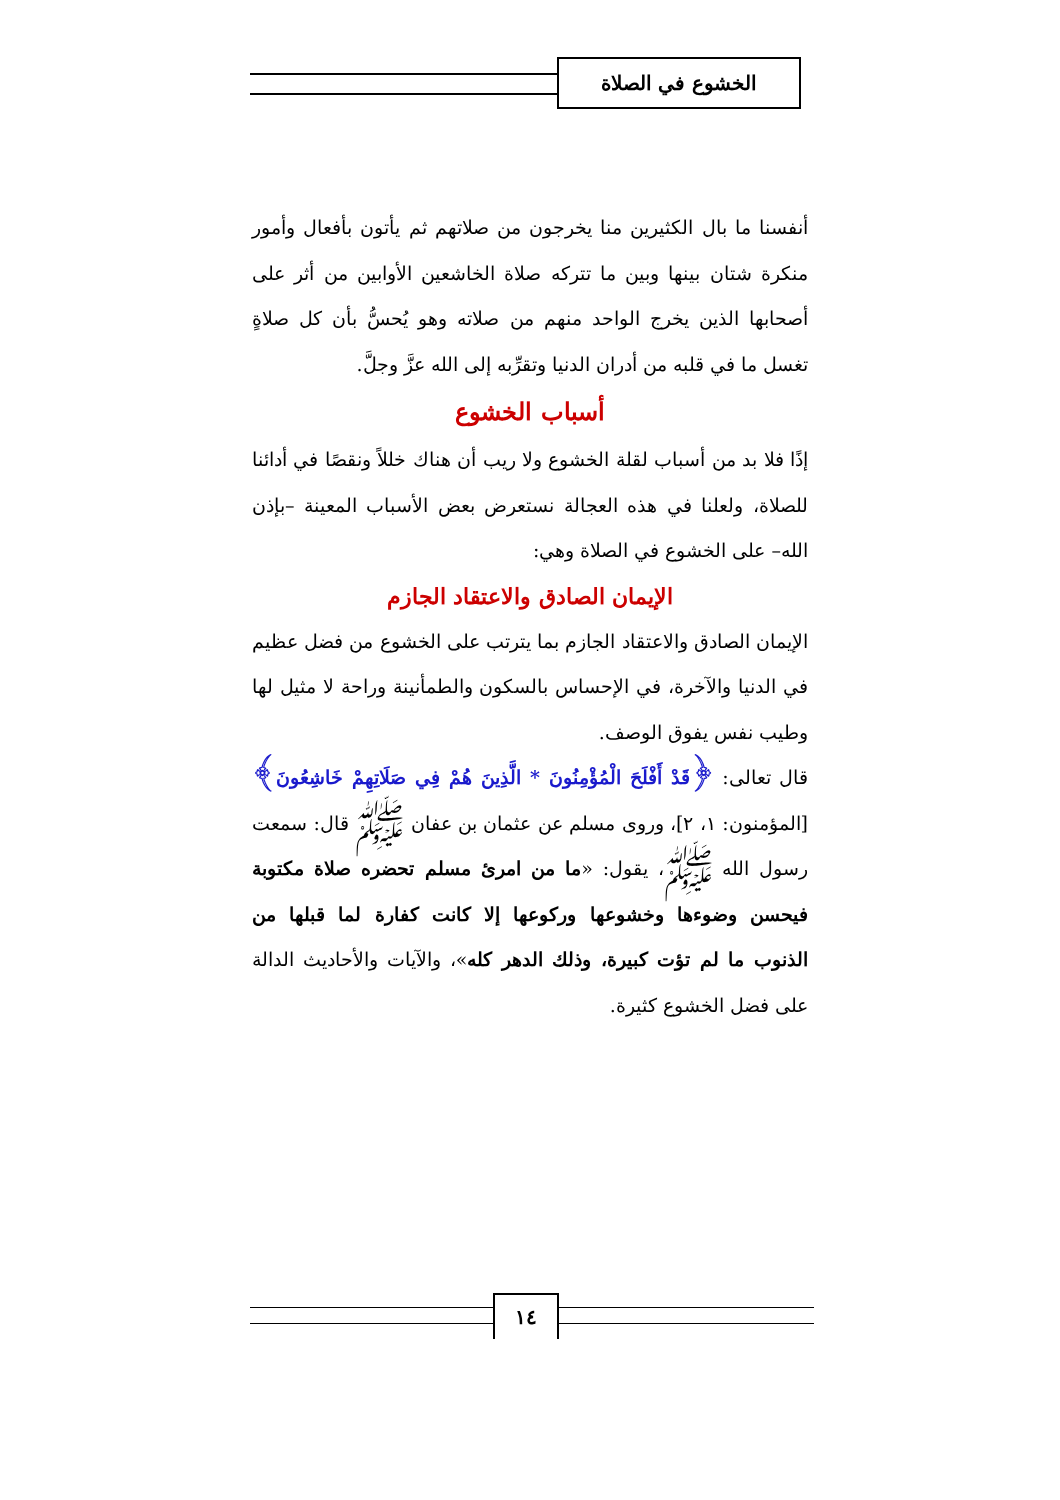الخشوع في الصلاة
أنفسنا ما بال الكثيرين منا يخرجون من صلاتهم ثم يأتون بأفعال وأمور منكرة شتان بينها وبين ما تتركه صلاة الخاشعين الأوابين من أثر على أصحابها الذين يخرج الواحد منهم من صلاته وهو يُحسُّ بأن كل صلاةٍ تغسل ما في قلبه من أدران الدنيا وتقرِّبه إلى الله عزَّ وجلَّ.
أسباب الخشوع
إذًا فلا بد من أسباب لقلة الخشوع ولا ريب أن هناك خللاً ونقصًا في أدائنا للصلاة، ولعلنا في هذه العجالة نستعرض بعض الأسباب المعينة –بإذن الله– على الخشوع في الصلاة وهي:
الإيمان الصادق والاعتقاد الجازم
الإيمان الصادق والاعتقاد الجازم بما يترتب على الخشوع من فضل عظيم في الدنيا والآخرة، في الإحساس بالسكون والطمأنينة وراحة لا مثيل لها وطيب نفس يفوق الوصف.
قال تعالى: ﴿قَدْ أَفْلَحَ الْمُؤْمِنُونَ * الَّذِينَ هُمْ فِي صَلَاتِهِمْ خَاشِعُونَ﴾ [المؤمنون: ١، ٢]، وروى مسلم عن عثمان بن عفان ﷺ قال: سمعت رسول الله ﷺ، يقول: «ما من امرئ مسلم تحضره صلاة مكتوبة فيحسن وضوءها وخشوعها وركوعها إلا كانت كفارة لما قبلها من الذنوب ما لم تؤت كبيرة، وذلك الدهر كله»، والآيات والأحاديث الدالة على فضل الخشوع كثيرة.
١٤